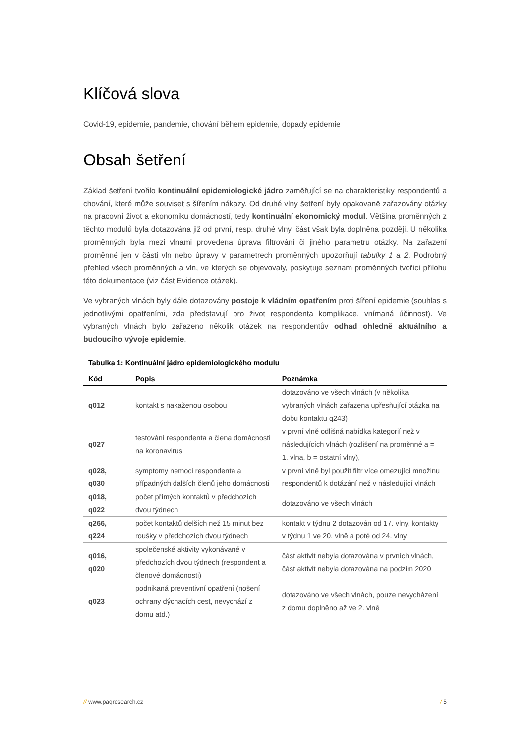Klíčová slova
Covid-19, epidemie, pandemie, chování během epidemie, dopady epidemie
Obsah šetření
Základ šetření tvořilo kontinuální epidemiologické jádro zaměřující se na charakteristiky respondentů a chování, které může souviset s šířením nákazy. Od druhé vlny šetření byly opakovaně zařazovány otázky na pracovní život a ekonomiku domácností, tedy kontinuální ekonomický modul. Většina proměnných z těchto modulů byla dotazována již od první, resp. druhé vlny, část však byla doplněna později. U několika proměnných byla mezi vlnami provedena úprava filtrování či jiného parametru otázky. Na zařazení proměnné jen v části vln nebo úpravy v parametrech proměnných upozorňují tabulky 1 a 2. Podrobný přehled všech proměnných a vln, ve kterých se objevovaly, poskytuje seznam proměnných tvořící přílohu této dokumentace (viz část Evidence otázek).
Ve vybraných vlnách byly dále dotazovány postoje k vládním opatřením proti šíření epidemie (souhlas s jednotlivými opatřeními, zda představují pro život respondenta komplikace, vnímaná účinnost). Ve vybraných vlnách bylo zařazeno několik otázek na respondentův odhad ohledně aktuálního a budoucího vývoje epidemie.
Tabulka 1: Kontinuální jádro epidemiologického modulu
| Kód | Popis | Poznámka |
| --- | --- | --- |
| q012 | kontakt s nakaženou osobou | dotazováno ve všech vlnách (v několika vybraných vlnách zařazena upřesňující otázka na dobu kontaktu q243) |
| q027 | testování respondenta a člena domácnosti na koronavirus | v první vlně odlišná nabídka kategorií než v následujících vlnách (rozlišení na proměnné a = 1. vlna, b = ostatní vlny), |
| q028, q030 | symptomy nemoci respondenta a případných dalších členů jeho domácnosti | v první vlně byl použit filtr více omezující množinu respondentů k dotázání než v následující vlnách |
| q018, q022 | počet přímých kontaktů v předchozích dvou týdnech | dotazováno ve všech vlnách |
| q266, q224 | počet kontaktů delších než 15 minut bez roušky v předchozích dvou týdnech | kontakt v týdnu 2 dotazován od 17. vlny, kontakty v týdnu 1 ve 20. vlně a poté od 24. vlny |
| q016, q020 | společenské aktivity vykonávané v předchozích dvou týdnech (respondent a členové domácnosti) | část aktivit nebyla dotazována v prvních vlnách, část aktivit nebyla dotazována na podzim 2020 |
| q023 | podnikaná preventivní opatření (nošení ochrany dýchacích cest, nevychází z domu atd.) | dotazováno ve všech vlnách, pouze nevycházení z domu doplněno až ve 2. vlně |
// www.paqresearch.cz / 5